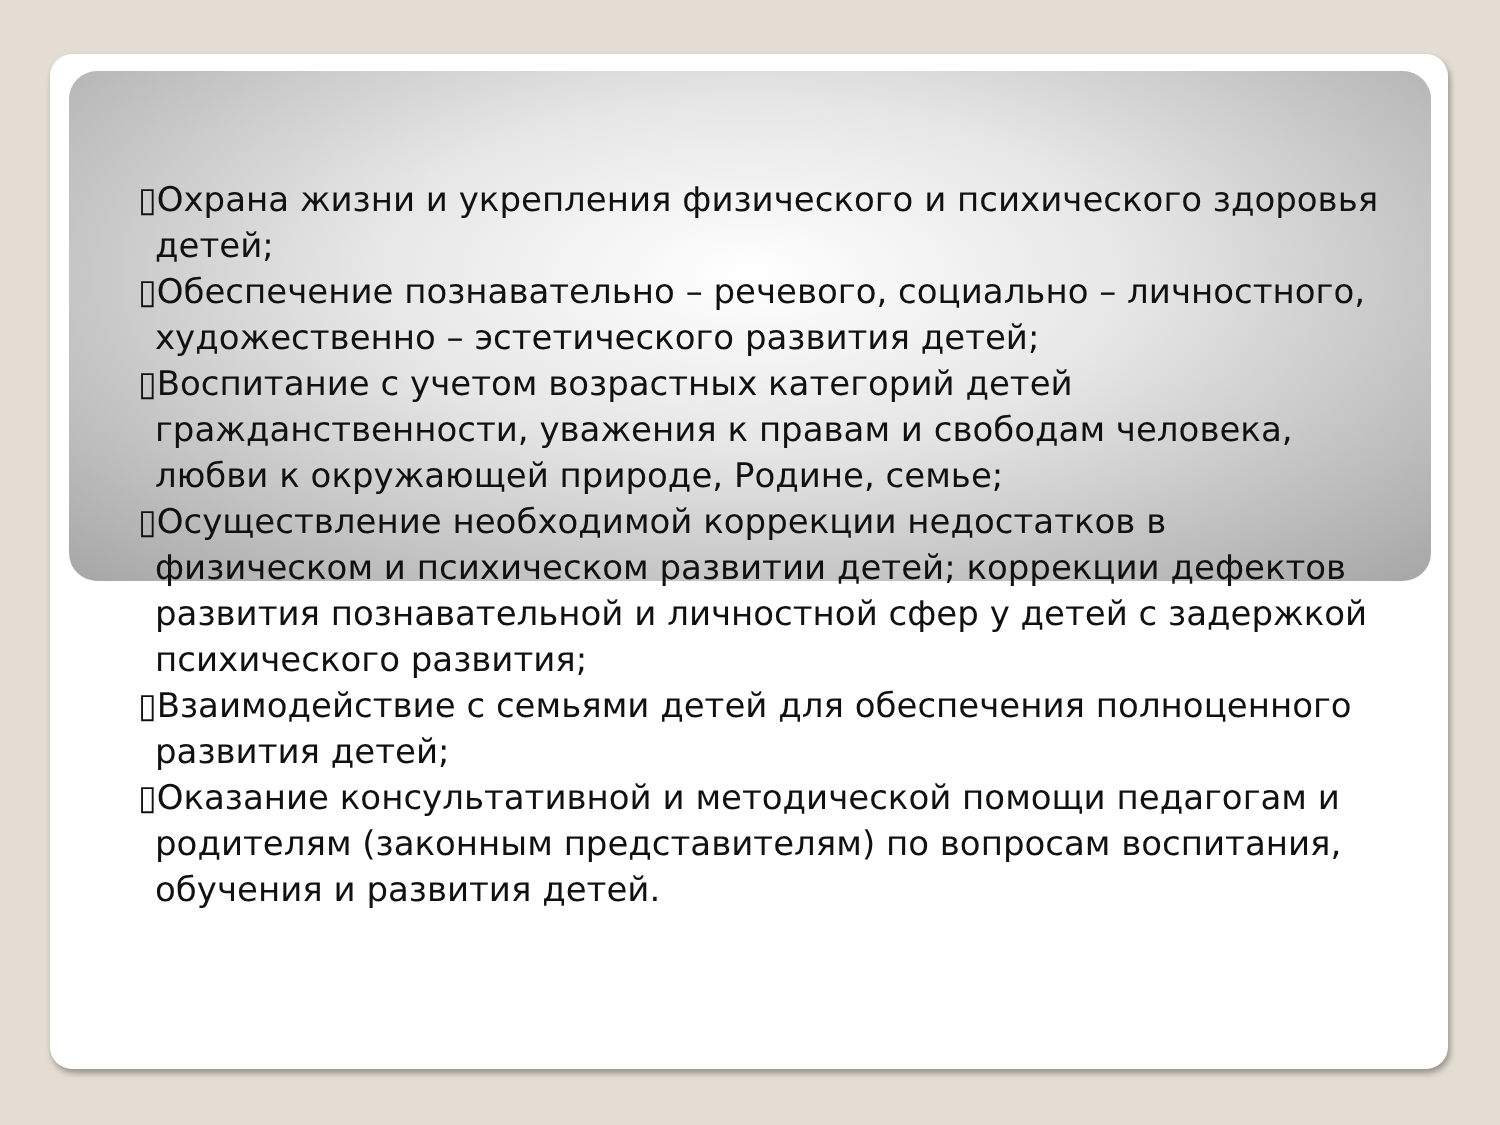▯Охрана жизни и укрепления физического и психического здоровья детей;
▯Обеспечение познавательно – речевого, социально – личностного, художественно – эстетического развития детей;
▯Воспитание с учетом возрастных категорий детей гражданственности, уважения к правам и свободам человека, любви к окружающей природе, Родине, семье;
▯Осуществление необходимой коррекции недостатков в физическом и психическом развитии детей; коррекции дефектов развития познавательной и личностной сфер у детей с задержкой психического развития;
▯Взаимодействие с семьями детей для обеспечения полноценного развития детей;
▯Оказание консультативной и методической помощи педагогам и родителям (законным представителям) по вопросам воспитания, обучения и развития детей.